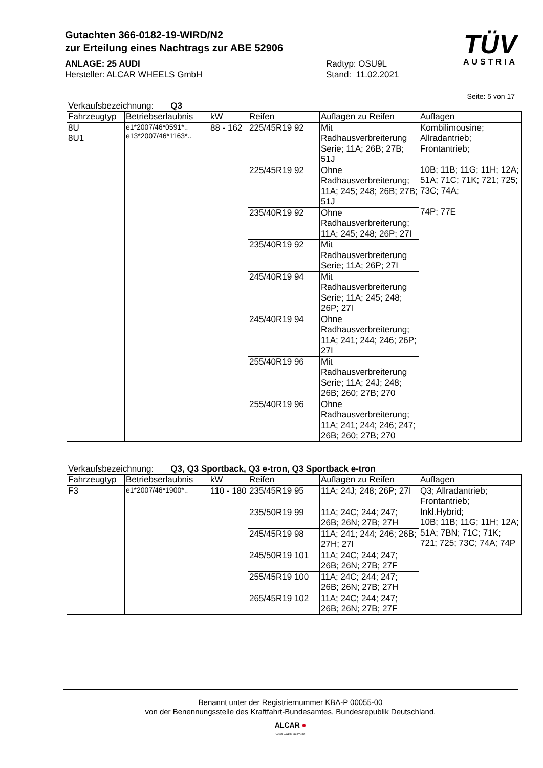Gutachten 366-0182-19-WIRD/N2
zur Erteilung eines Nachtrags zur ABE 52906
ANLAGE: 25 AUDI
Hersteller: ALCAR WHEELS GmbH
Radtyp: OSU9L
Stand: 11.02.2021
TÜV
AUSTRIA
Seite: 5 von 17
Verkaufsbezeichnung: Q3
| Fahrzeugtyp | Betriebserlaubnis | kW | Reifen | Auflagen zu Reifen | Auflagen |
| --- | --- | --- | --- | --- | --- |
| 8U 8U1 | e1*2007/46*0591*.. e13*2007/46*1163*.. | 88 - 162 | 225/45R19 92 | Mit Radhausverbreiterung Serie; 11A; 26B; 27B; 51J | Kombilimousine; Allradantrieb; Frontantrieb; 10B; 11B; 11G; 11H; 12A; 51A; 71C; 71K; 721; 725; 73C; 74A; 74P; 77E |
| | | | 225/45R19 92 | Ohne Radhausverbreiterung; 11A; 245; 248; 26B; 27B; 51J | |
| | | | 235/40R19 92 | Ohne Radhausverbreiterung; 11A; 245; 248; 26P; 27I | |
| | | | 235/40R19 92 | Mit Radhausverbreiterung Serie; 11A; 26P; 27I | |
| | | | 245/40R19 94 | Mit Radhausverbreiterung Serie; 11A; 245; 248; 26P; 27I | |
| | | | 245/40R19 94 | Ohne Radhausverbreiterung; 11A; 241; 244; 246; 26P; 27I | |
| | | | 255/40R19 96 | Mit Radhausverbreiterung Serie; 11A; 24J; 248; 26B; 260; 27B; 270 | |
| | | | 255/40R19 96 | Ohne Radhausverbreiterung; 11A; 241; 244; 246; 247; 26B; 260; 27B; 270 | |
Verkaufsbezeichnung: Q3, Q3 Sportback, Q3 e-tron, Q3 Sportback e-tron
| Fahrzeugtyp | Betriebserlaubnis | kW | Reifen | Auflagen zu Reifen | Auflagen |
| --- | --- | --- | --- | --- | --- |
| F3 | e1*2007/46*1900*.. | 110 - 180 | 235/45R19 95 | 11A; 24J; 248; 26P; 27I | Q3; Allradantrieb; Frontantrieb; Inkl.Hybrid; 10B; 11B; 11G; 11H; 12A; 51A; 7BN; 71C; 71K; 721; 725; 73C; 74A; 74P |
| | | | 235/50R19 99 | 11A; 24C; 244; 247; 26B; 26N; 27B; 27H | |
| | | | 245/45R19 98 | 11A; 241; 244; 246; 26B; 27H; 27I | |
| | | | 245/50R19 101 | 11A; 24C; 244; 247; 26B; 26N; 27B; 27F | |
| | | | 255/45R19 100 | 11A; 24C; 244; 247; 26B; 26N; 27B; 27H | |
| | | | 265/45R19 102 | 11A; 24C; 244; 247; 26B; 26N; 27B; 27F | |
Benannt unter der Registriernummer KBA-P 00055-00
von der Benennungsstelle des Kraftfahrt-Bundesamtes, Bundesrepublik Deutschland.
ALCAR ●
YOUR WHEEL PARTNER